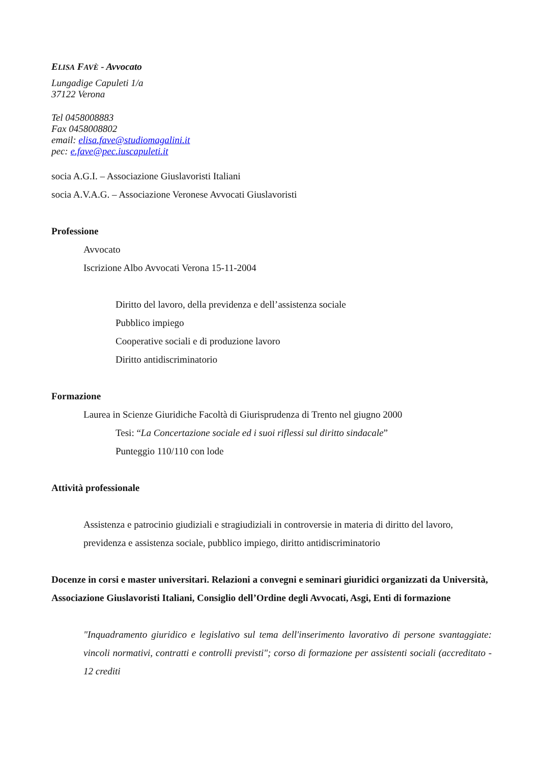ELISA FAVÈ - Avvocato
Lungadige Capuleti 1/a
37122 Verona
Tel 0458008883
Fax 0458008802
email: elisa.fave@studiomagalini.it
pec: e.fave@pec.iuscapuleti.it
socia A.G.I. – Associazione Giuslavoristi Italiani
socia A.V.A.G. – Associazione Veronese Avvocati Giuslavoristi
Professione
Avvocato
Iscrizione Albo Avvocati Verona 15-11-2004
Diritto del lavoro, della previdenza e dell’assistenza sociale
Pubblico impiego
Cooperative sociali e di produzione lavoro
Diritto antidiscriminatorio
Formazione
Laurea in Scienze Giuridiche Facoltà di Giurisprudenza di Trento nel giugno 2000
Tesi: “La Concertazione sociale ed i suoi riflessi sul diritto sindacale”
Punteggio 110/110 con lode
Attività professionale
Assistenza e patrocinio giudiziali e stragiudiziali in controversie in materia di diritto del lavoro, previdenza e assistenza sociale, pubblico impiego, diritto antidiscriminatorio
Docenze in corsi e master universitari. Relazioni a convegni e seminari giuridici organizzati da Università, Associazione Giuslavoristi Italiani, Consiglio dell’Ordine degli Avvocati, Asgi, Enti di formazione
"Inquadramento giuridico e legislativo sul tema dell'inserimento lavorativo di persone svantaggiate: vincoli normativi, contratti e controlli previsti"; corso di formazione per assistenti sociali (accreditato - 12 crediti